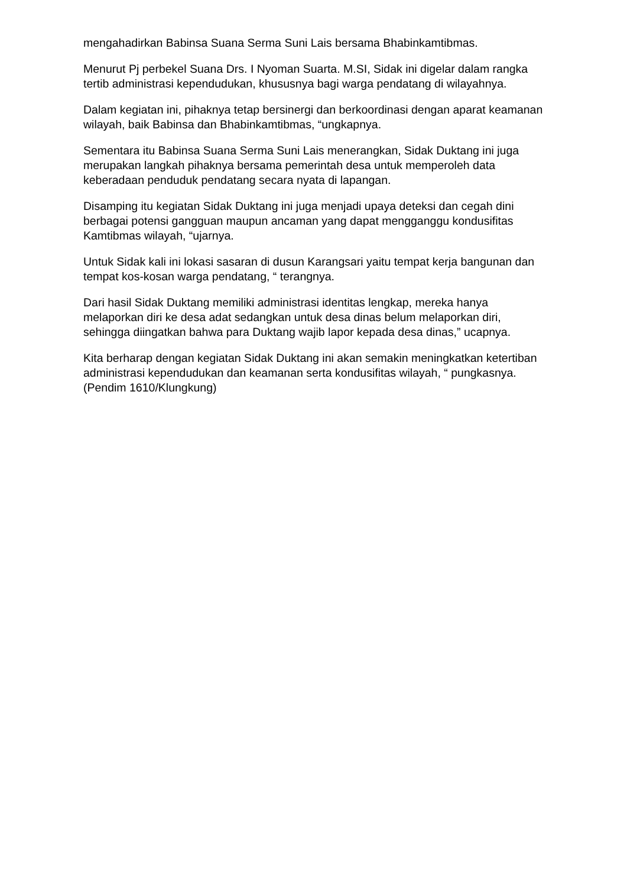mengahadirkan Babinsa Suana Serma Suni Lais bersama Bhabinkamtibmas.
Menurut Pj perbekel Suana Drs. I Nyoman Suarta. M.SI, Sidak ini digelar dalam rangka tertib administrasi kependudukan, khususnya bagi warga pendatang di wilayahnya.
Dalam kegiatan ini, pihaknya tetap bersinergi dan berkoordinasi dengan aparat keamanan wilayah, baik Babinsa dan Bhabinkamtibmas, “ungkapnya.
Sementara itu Babinsa Suana Serma Suni Lais menerangkan, Sidak Duktang ini juga merupakan langkah pihaknya bersama pemerintah desa untuk memperoleh data keberadaan penduduk pendatang secara nyata di lapangan.
Disamping itu kegiatan Sidak Duktang ini juga menjadi upaya deteksi dan cegah dini berbagai potensi gangguan maupun ancaman yang dapat mengganggu kondusifitas Kamtibmas wilayah, “ujarnya.
Untuk Sidak kali ini lokasi sasaran di dusun Karangsari yaitu tempat kerja bangunan dan tempat kos-kosan warga pendatang, “ terangnya.
Dari hasil Sidak Duktang memiliki administrasi identitas lengkap, mereka hanya melaporkan diri ke desa adat sedangkan untuk desa dinas belum melaporkan diri, sehingga diingatkan bahwa para Duktang wajib lapor kepada desa dinas,” ucapnya.
Kita berharap dengan kegiatan Sidak Duktang ini akan semakin meningkatkan ketertiban administrasi kependudukan dan keamanan serta kondusifitas wilayah, “ pungkasnya. (Pendim 1610/Klungkung)